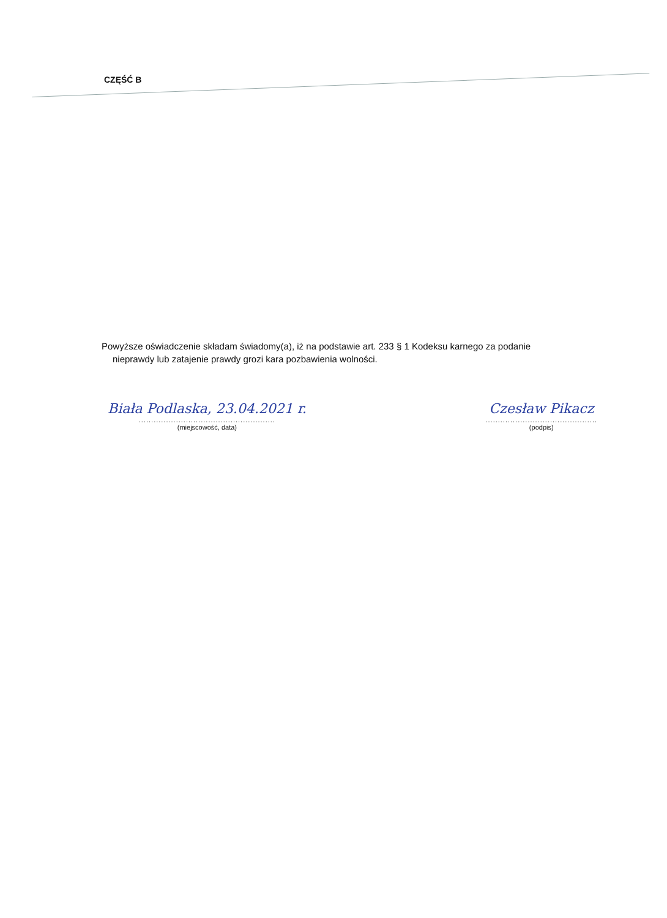CZĘŚĆ B
Powyższe oświadczenie składam świadomy(a), iż na podstawie art. 233 § 1 Kodeksu karnego za podanie
nieprawdy lub zatajenie prawdy grozi kara pozbawienia wolności.
Biała Podlaska, 23.04.2021 r.
.......................................................
(miejscowość, data)
Czesław Pikacz
.............................................
(podpis)